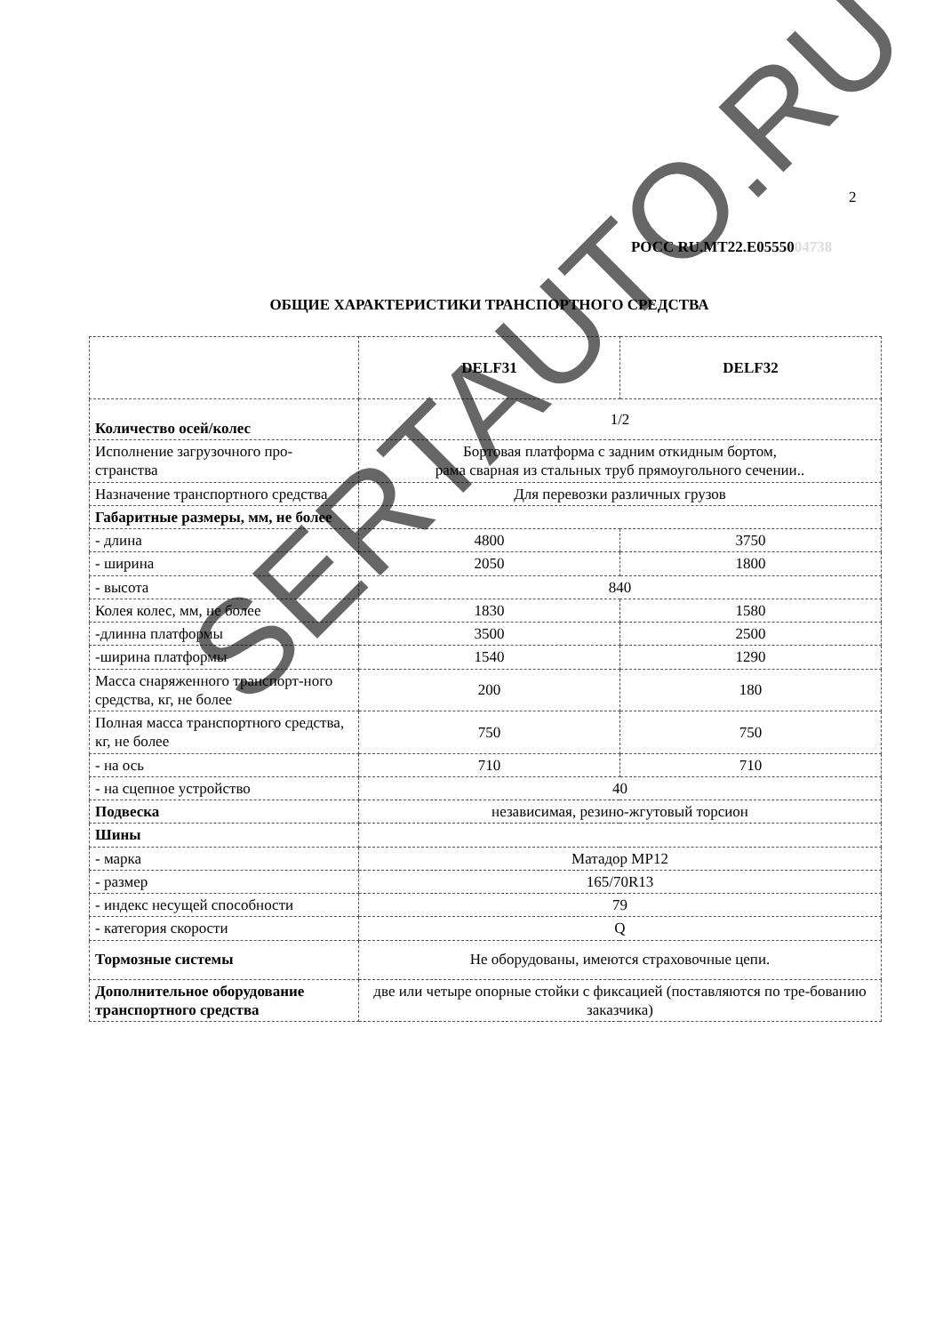2
РОСС RU.MT22.E0555004738
ОБЩИЕ ХАРАКТЕРИСТИКИ ТРАНСПОРТНОГО СРЕДСТВА
| | DELF31 | DELF32 |
| Количество осей/колес | 1/2 | |
| Исполнение загрузочного про-странства | Бортовая платформа с задним откидным бортом, рама сварная из стальных труб прямоугольного сечении.. | |
| Назначение транспортного средства | Для перевозки различных грузов | |
| Габаритные размеры, мм, не более | | |
| - длина | 4800 | 3750 |
| - ширина | 2050 | 1800 |
| - высота | 840 | |
| Колея колес, мм, не более | 1830 | 1580 |
| -длинна платформы | 3500 | 2500 |
| -ширина платформы | 1540 | 1290 |
| Масса снаряженного транспорт-ного средства, кг, не более | 200 | 180 |
| Полная масса транспортного средства, кг, не более | 750 | 750 |
| - на ось | 710 | 710 |
| - на сцепное устройство | 40 | |
| Подвеска | независимая, резино-жгутовый торсион | |
| Шины | | |
| - марка | Матадор MP12 | |
| - размер | 165/70R13 | |
| - индекс несущей способности | 79 | |
| - категория скорости | Q | |
| Тормозные системы | Не оборудованы, имеются страховочные цепи. | |
| Дополнительное оборудование транспортного средства | две или четыре опорные стойки с фиксацией (поставляются по тре-бованию заказчика) | |
SERTAUTO.RU